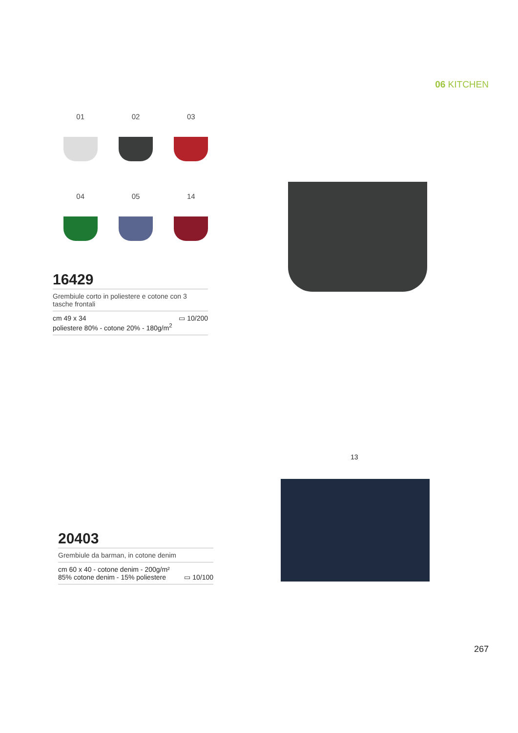06 KITCHEN
01
02
03
04
05
14
16429
Grembiule corto in poliestere e cotone con 3 tasche frontali
cm 49 x 34
poliestere 80% - cotone 20% - 180g/m<sup>2</sup> ▭ 10/200
13
20403
Grembiule da barman, in cotone denim
cm 60 x 40 - cotone denim - 200g/m²
85% cotone denim - 15% poliestere ▭ 10/100
267